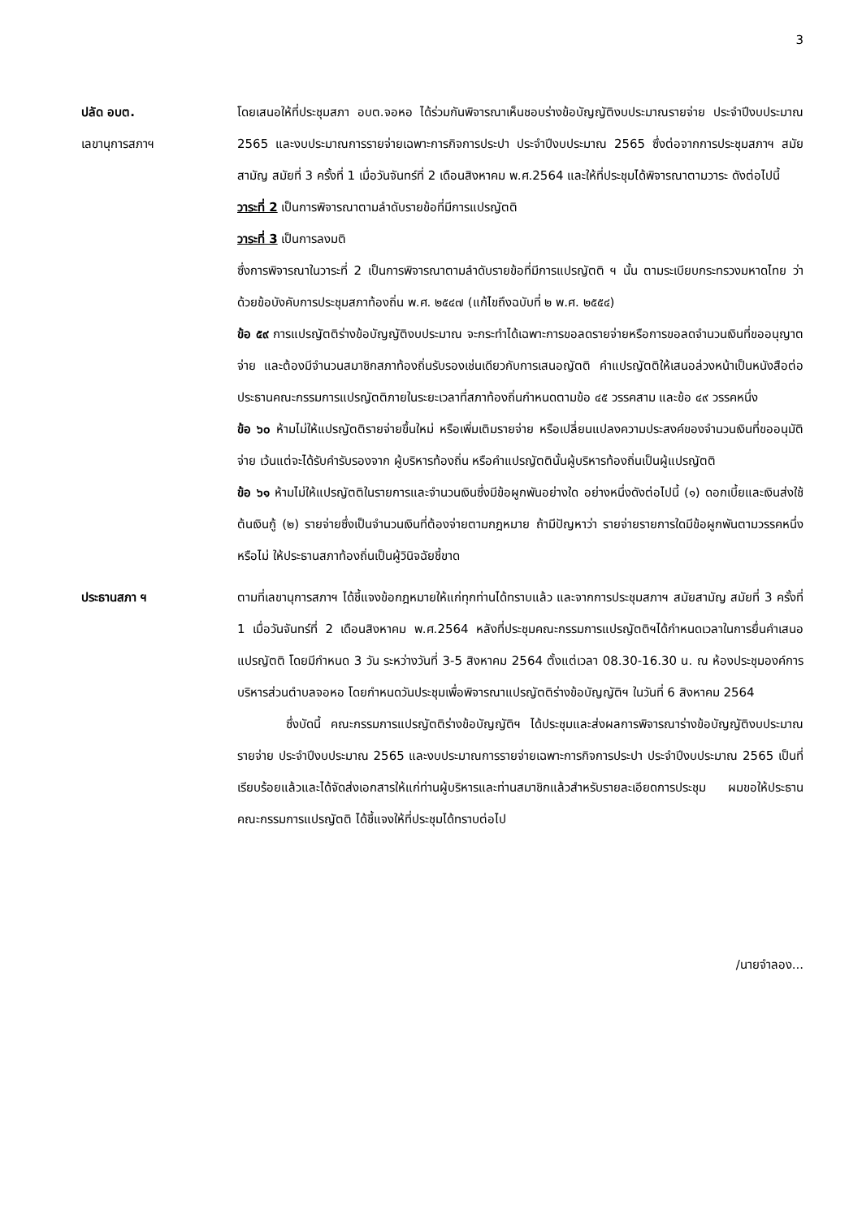3
ปลัด อบต.
เลขานุการสภาฯ
โดยเสนอให้ที่ประชุมสภา อบต.จอหอ ได้ร่วมกันพิจารณาเห็นชอบร่างข้อบัญญัติงบประมาณรายจ่าย ประจำปีงบประมาณ 2565 และงบประมาณการรายจ่ายเฉพาะการกิจการประปา ประจำปีงบประมาณ 2565 ซึ่งต่อจากการประชุมสภาฯ สมัยสามัญ สมัยที่ 3 ครั้งที่ 1 เมื่อวันจันทร์ที่ 2 เดือนสิงหาคม พ.ศ.2564 และให้ที่ประชุมได้พิจารณาตามวาระ ดังต่อไปนี้
วาระที่ 2 เป็นการพิจารณาตามลำดับรายข้อที่มีการแปรญัตติ
วาระที่ 3 เป็นการลงมติ
ซึ่งการพิจารณาในวาระที่ 2 เป็นการพิจารณาตามลำดับรายข้อที่มีการแปรญัตติ ฯ นั้น ตามระเบียบกระทรวงมหาดไทย ว่าด้วยข้อบังคับการประชุมสภาท้องถิ่น พ.ศ. ๒๕๔๗ (แก้ไขถึงฉบับที่ ๒ พ.ศ. ๒๕๕๔)
ข้อ ๕๙ การแปรญัตติร่างข้อบัญญัติงบประมาณ จะกระทำได้เฉพาะการขอลดรายจ่ายหรือการขอลดจำนวนเงินที่ขออนุญาตจ่าย และต้องมีจำนวนสมาชิกสภาท้องถิ่นรับรองเช่นเดียวกับการเสนอญัตติ คำแปรญัตติให้เสนอล่วงหน้าเป็นหนังสือต่อประธานคณะกรรมการแปรญัตติภายในระยะเวลาที่สภาท้องถิ่นกำหนดตามข้อ ๔๕ วรรคสาม และข้อ ๔๙ วรรคหนึ่ง
ข้อ ๖๐ ห้ามไม่ให้แปรญัตติรายจ่ายขึ้นใหม่ หรือเพิ่มเติมรายจ่าย หรือเปลี่ยนแปลงความประสงค์ของจำนวนเงินที่ขออนุมัติจ่าย เว้นแต่จะได้รับคำรับรองจาก ผู้บริหารท้องถิ่น หรือคำแปรญัตตินั้นผู้บริหารท้องถิ่นเป็นผู้แปรญัตติ
ข้อ ๖๑ ห้ามไม่ให้แปรญัตติในรายการและจำนวนเงินซึ่งมีข้อผูกพันอย่างใด อย่างหนึ่งดังต่อไปนี้ (๑) ดอกเบี้ยและเงินส่งใช้ต้นเงินกู้ (๒) รายจ่ายซึ่งเป็นจำนวนเงินที่ต้องจ่ายตามกฎหมาย ถ้ามีปัญหาว่า รายจ่ายรายการใดมีข้อผูกพันตามวรรคหนึ่งหรือไม่ ให้ประธานสภาท้องถิ่นเป็นผู้วินิจฉัยชี้ขาด
ประธานสภา ฯ ตามที่เลขานุการสภาฯ ได้ชี้แจงข้อกฎหมายให้แก่ทุกท่านได้ทราบแล้ว และจากการประชุมสภาฯ สมัยสามัญ สมัยที่ 3 ครั้งที่ 1 เมื่อวันจันทร์ที่ 2 เดือนสิงหาคม พ.ศ.2564 หลังที่ประชุมคณะกรรมการแปรญัตติฯได้กำหนดเวลาในการยื่นคำเสนอแปรญัตติ โดยมีกำหนด 3 วัน ระหว่างวันที่ 3-5 สิงหาคม 2564 ตั้งแต่เวลา 08.30-16.30 น. ณ ห้องประชุมองค์การบริหารส่วนตำบลจอหอ โดยกำหนดวันประชุมเพื่อพิจารณาแปรญัตติร่างข้อบัญญัติฯ ในวันที่ 6 สิงหาคม 2564
ซึ่งบัดนี้ คณะกรรมการแปรญัตติร่างข้อบัญญัติฯ ได้ประชุมและส่งผลการพิจารณาร่างข้อบัญญัติงบประมาณรายจ่าย ประจำปีงบประมาณ 2565 และงบประมาณการรายจ่ายเฉพาะการกิจการประปา ประจำปีงบประมาณ 2565 เป็นที่เรียบร้อยแล้วและได้จัดส่งเอกสารให้แก่ท่านผู้บริหารและท่านสมาชิกแล้วสำหรับรายละเอียดการประชุม ผมขอให้ประธานคณะกรรมการแปรญัตติ ได้ชี้แจงให้ที่ประชุมได้ทราบต่อไป
/นายจำลอง...